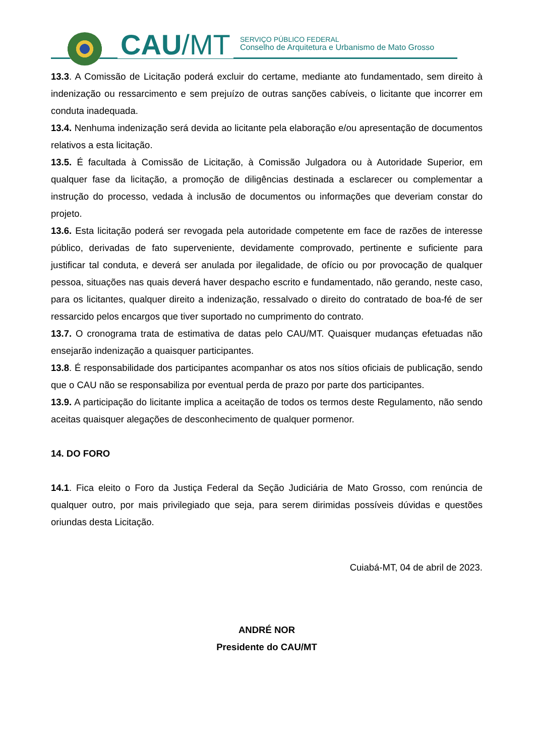CAU/MT
SERVIÇO PÚBLICO FEDERAL
Conselho de Arquitetura e Urbanismo de Mato Grosso
13.3. A Comissão de Licitação poderá excluir do certame, mediante ato fundamentado, sem direito à indenização ou ressarcimento e sem prejuízo de outras sanções cabíveis, o licitante que incorrer em conduta inadequada.
13.4. Nenhuma indenização será devida ao licitante pela elaboração e/ou apresentação de documentos relativos a esta licitação.
13.5. É facultada à Comissão de Licitação, à Comissão Julgadora ou à Autoridade Superior, em qualquer fase da licitação, a promoção de diligências destinada a esclarecer ou complementar a instrução do processo, vedada à inclusão de documentos ou informações que deveriam constar do projeto.
13.6. Esta licitação poderá ser revogada pela autoridade competente em face de razões de interesse público, derivadas de fato superveniente, devidamente comprovado, pertinente e suficiente para justificar tal conduta, e deverá ser anulada por ilegalidade, de ofício ou por provocação de qualquer pessoa, situações nas quais deverá haver despacho escrito e fundamentado, não gerando, neste caso, para os licitantes, qualquer direito a indenização, ressalvado o direito do contratado de boa-fé de ser ressarcido pelos encargos que tiver suportado no cumprimento do contrato.
13.7. O cronograma trata de estimativa de datas pelo CAU/MT. Quaisquer mudanças efetuadas não ensejarão indenização a quaisquer participantes.
13.8. É responsabilidade dos participantes acompanhar os atos nos sítios oficiais de publicação, sendo que o CAU não se responsabiliza por eventual perda de prazo por parte dos participantes.
13.9. A participação do licitante implica a aceitação de todos os termos deste Regulamento, não sendo aceitas quaisquer alegações de desconhecimento de qualquer pormenor.
14. DO FORO
14.1. Fica eleito o Foro da Justiça Federal da Seção Judiciária de Mato Grosso, com renúncia de qualquer outro, por mais privilegiado que seja, para serem dirimidas possíveis dúvidas e questões oriundas desta Licitação.
Cuiabá-MT, 04 de abril de 2023.
ANDRÉ NOR
Presidente do CAU/MT